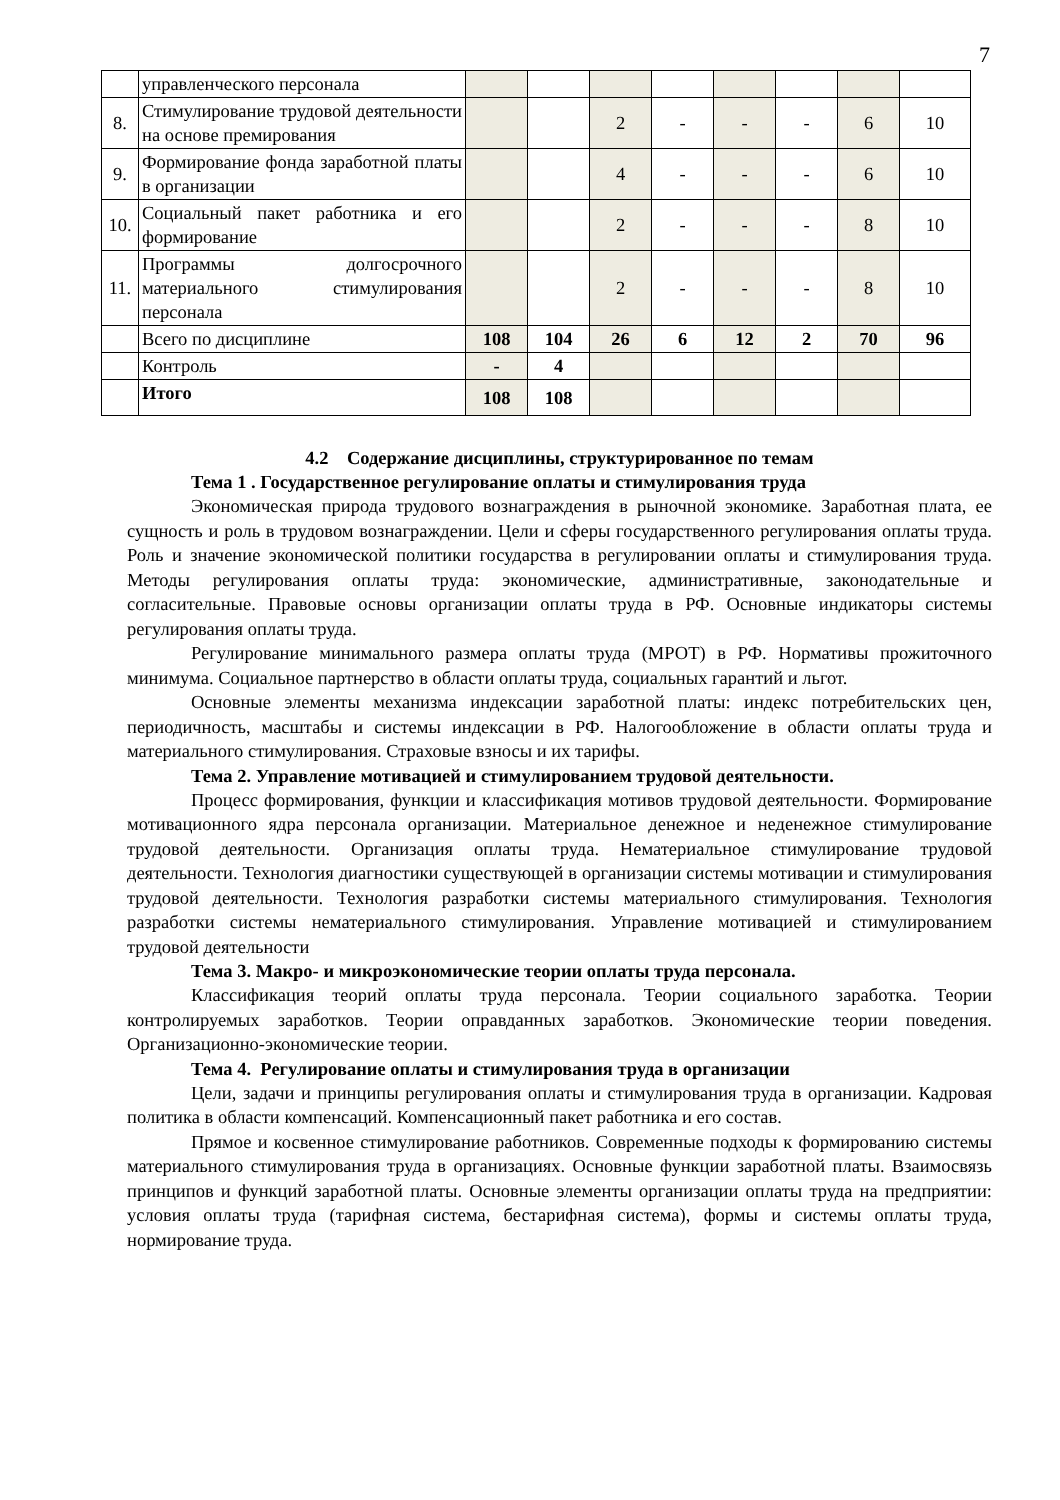7
| | управленческого персонала | | | | | | | | |
| 8. | Стимулирование трудовой деятельности на основе премирования | | | 2 | - | - | - | 6 | 10 |
| 9. | Формирование фонда заработной платы в организации | | | 4 | - | - | - | 6 | 10 |
| 10. | Социальный пакет работника и его формирование | | | 2 | - | - | - | 8 | 10 |
| 11. | Программы долгосрочного материального стимулирования персонала | | | 2 | - | - | - | 8 | 10 |
| | Всего по дисциплине | 108 | 104 | 26 | 6 | 12 | 2 | 70 | 96 |
| | Контроль | - | 4 | | | | | | |
| | Итого | 108 | 108 | | | | | | |
4.2 Содержание дисциплины, структурированное по темам
Тема 1 . Государственное регулирование оплаты и стимулирования труда
Экономическая природа трудового вознаграждения в рыночной экономике. Заработная плата, ее сущность и роль в трудовом вознаграждении. Цели и сферы государственного регулирования оплаты труда. Роль и значение экономической политики государства в регулировании оплаты и стимулирования труда. Методы регулирования оплаты труда: экономические, административные, законодательные и согласительные. Правовые основы организации оплаты труда в РФ. Основные индикаторы системы регулирования оплаты труда.
Регулирование минимального размера оплаты труда (МРОТ) в РФ. Нормативы прожиточного минимума. Социальное партнерство в области оплаты труда, социальных гарантий и льгот.
Основные элементы механизма индексации заработной платы: индекс потребительских цен, периодичность, масштабы и системы индексации в РФ. Налогообложение в области оплаты труда и материального стимулирования. Страховые взносы и их тарифы.
Тема 2. Управление мотивацией и стимулированием трудовой деятельности.
Процесс формирования, функции и классификация мотивов трудовой деятельности. Формирование мотивационного ядра персонала организации. Материальное денежное и неденежное стимулирование трудовой деятельности. Организация оплаты труда. Нематериальное стимулирование трудовой деятельности. Технология диагностики существующей в организации системы мотивации и стимулирования трудовой деятельности. Технология разработки системы материального стимулирования. Технология разработки системы нематериального стимулирования. Управление мотивацией и стимулированием трудовой деятельности
Тема 3. Макро- и микроэкономические теории оплаты труда персонала.
Классификация теорий оплаты труда персонала. Теории социального заработка. Теории контролируемых заработков. Теории оправданных заработков. Экономические теории поведения. Организационно-экономические теории.
Тема 4. Регулирование оплаты и стимулирования труда в организации
Цели, задачи и принципы регулирования оплаты и стимулирования труда в организации. Кадровая политика в области компенсаций. Компенсационный пакет работника и его состав.
Прямое и косвенное стимулирование работников. Современные подходы к формированию системы материального стимулирования труда в организациях. Основные функции заработной платы. Взаимосвязь принципов и функций заработной платы. Основные элементы организации оплаты труда на предприятии: условия оплаты труда (тарифная система, бестарифная система), формы и системы оплаты труда, нормирование труда.